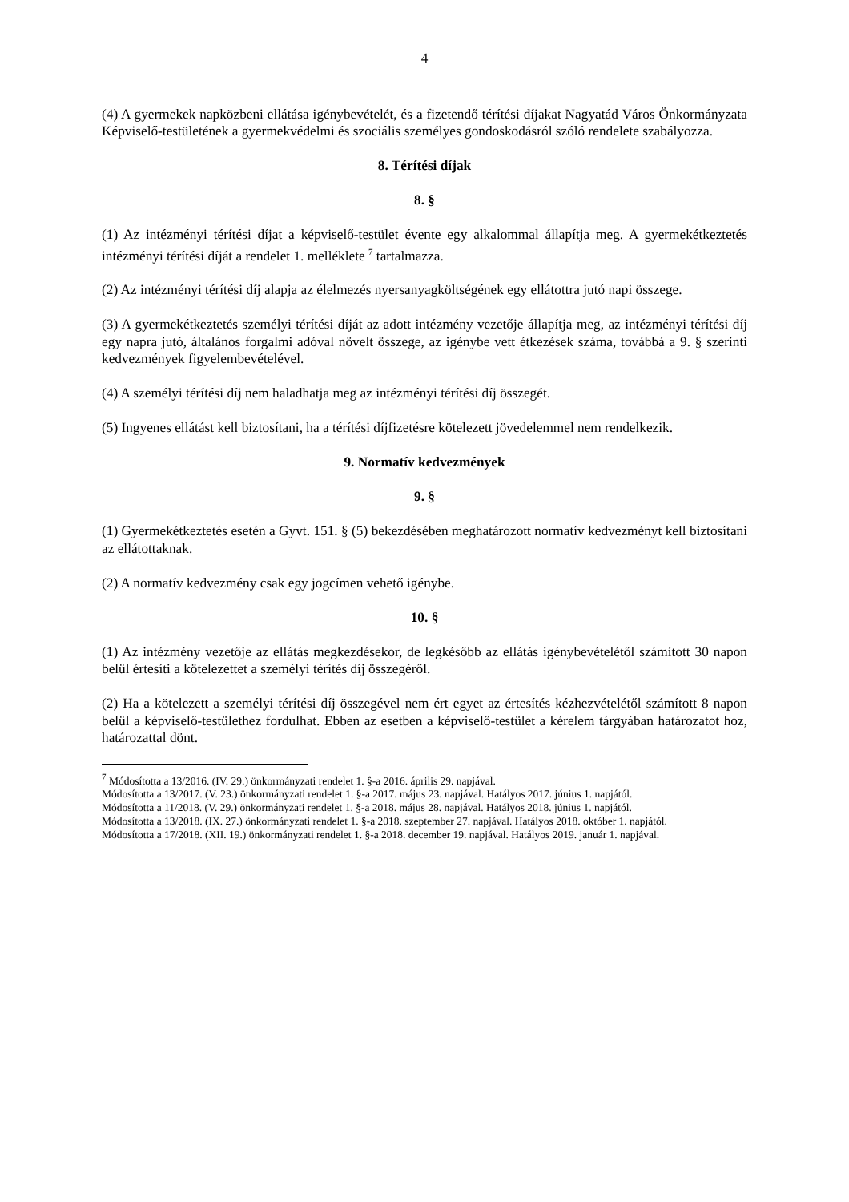4
(4) A gyermekek napközbeni ellátása igénybevételét, és a fizetendő térítési díjakat Nagyatád Város Önkormányzata Képviselő-testületének a gyermekvédelmi és szociális személyes gondoskodásról szóló rendelete szabályozza.
8. Térítési díjak
8. §
(1) Az intézményi térítési díjat a képviselő-testület évente egy alkalommal állapítja meg. A gyermekétkeztetés intézményi térítési díját a rendelet 1. melléklete <sup>7</sup> tartalmazza.
(2) Az intézményi térítési díj alapja az élelmezés nyersanyagköltségének egy ellátottra jutó napi összege.
(3) A gyermekétkeztetés személyi térítési díját az adott intézmény vezetője állapítja meg, az intézményi térítési díj egy napra jutó, általános forgalmi adóval növelt összege, az igénybe vett étkezések száma, továbbá a 9. § szerinti kedvezmények figyelembevételével.
(4) A személyi térítési díj nem haladhatja meg az intézményi térítési díj összegét.
(5) Ingyenes ellátást kell biztosítani, ha a térítési díjfizetésre kötelezett jövedelemmel nem rendelkezik.
9. Normatív kedvezmények
9. §
(1) Gyermekétkeztetés esetén a Gyvt. 151. § (5) bekezdésében meghatározott normatív kedvezményt kell biztosítani az ellátottaknak.
(2) A normatív kedvezmény csak egy jogcímen vehető igénybe.
10. §
(1) Az intézmény vezetője az ellátás megkezdésekor, de legkésőbb az ellátás igénybevételétől számított 30 napon belül értesíti a kötelezettet a személyi térítés díj összegéről.
(2) Ha a kötelezett a személyi térítési díj összegével nem ért egyet az értesítés kézhezvételétől számított 8 napon belül a képviselő-testülethez fordulhat. Ebben az esetben a képviselő-testület a kérelem tárgyában határozatot hoz, határozattal dönt.
<sup>7</sup> Módosította a 13/2016. (IV. 29.) önkormányzati rendelet 1. §-a 2016. április 29. napjával.
Módosította a 13/2017. (V. 23.) önkormányzati rendelet 1. §-a 2017. május 23. napjával. Hatályos 2017. június 1. napjától.
Módosította a 11/2018. (V. 29.) önkormányzati rendelet 1. §-a 2018. május 28. napjával. Hatályos 2018. június 1. napjától.
Módosította a 13/2018. (IX. 27.) önkormányzati rendelet 1. §-a 2018. szeptember 27. napjával. Hatályos 2018. október 1. napjától.
Módosította a 17/2018. (XII. 19.) önkormányzati rendelet 1. §-a 2018. december 19. napjával. Hatályos 2019. január 1. napjával.